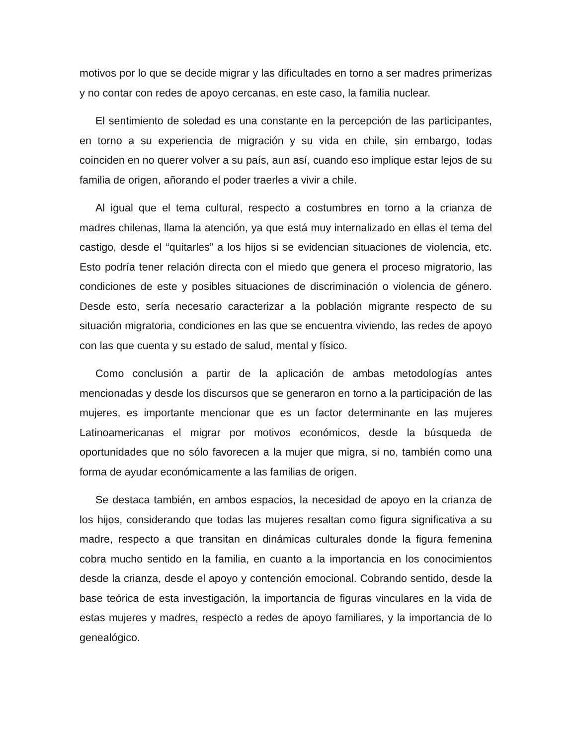motivos por lo que se decide migrar y las dificultades en torno a ser madres primerizas y no contar con redes de apoyo cercanas, en este caso, la familia nuclear.
El sentimiento de soledad es una constante en la percepción de las participantes, en torno a su experiencia de migración y su vida en chile, sin embargo, todas coinciden en no querer volver a su país, aun así, cuando eso implique estar lejos de su familia de origen, añorando el poder traerles a vivir a chile.
Al igual que el tema cultural, respecto a costumbres en torno a la crianza de madres chilenas, llama la atención, ya que está muy internalizado en ellas el tema del castigo, desde el “quitarles” a los hijos si se evidencian situaciones de violencia, etc. Esto podría tener relación directa con el miedo que genera el proceso migratorio, las condiciones de este y posibles situaciones de discriminación o violencia de género. Desde esto, sería necesario caracterizar a la población migrante respecto de su situación migratoria, condiciones en las que se encuentra viviendo, las redes de apoyo con las que cuenta y su estado de salud, mental y físico.
Como conclusión a partir de la aplicación de ambas metodologías antes mencionadas y desde los discursos que se generaron en torno a la participación de las mujeres, es importante mencionar que es un factor determinante en las mujeres Latinoamericanas el migrar por motivos económicos, desde la búsqueda de oportunidades que no sólo favorecen a la mujer que migra, si no, también como una forma de ayudar económicamente a las familias de origen.
Se destaca también, en ambos espacios, la necesidad de apoyo en la crianza de los hijos, considerando que todas las mujeres resaltan como figura significativa a su madre, respecto a que transitan en dinámicas culturales donde la figura femenina cobra mucho sentido en la familia, en cuanto a la importancia en los conocimientos desde la crianza, desde el apoyo y contención emocional. Cobrando sentido, desde la base teórica de esta investigación, la importancia de figuras vinculares en la vida de estas mujeres y madres, respecto a redes de apoyo familiares, y la importancia de lo genealógico.